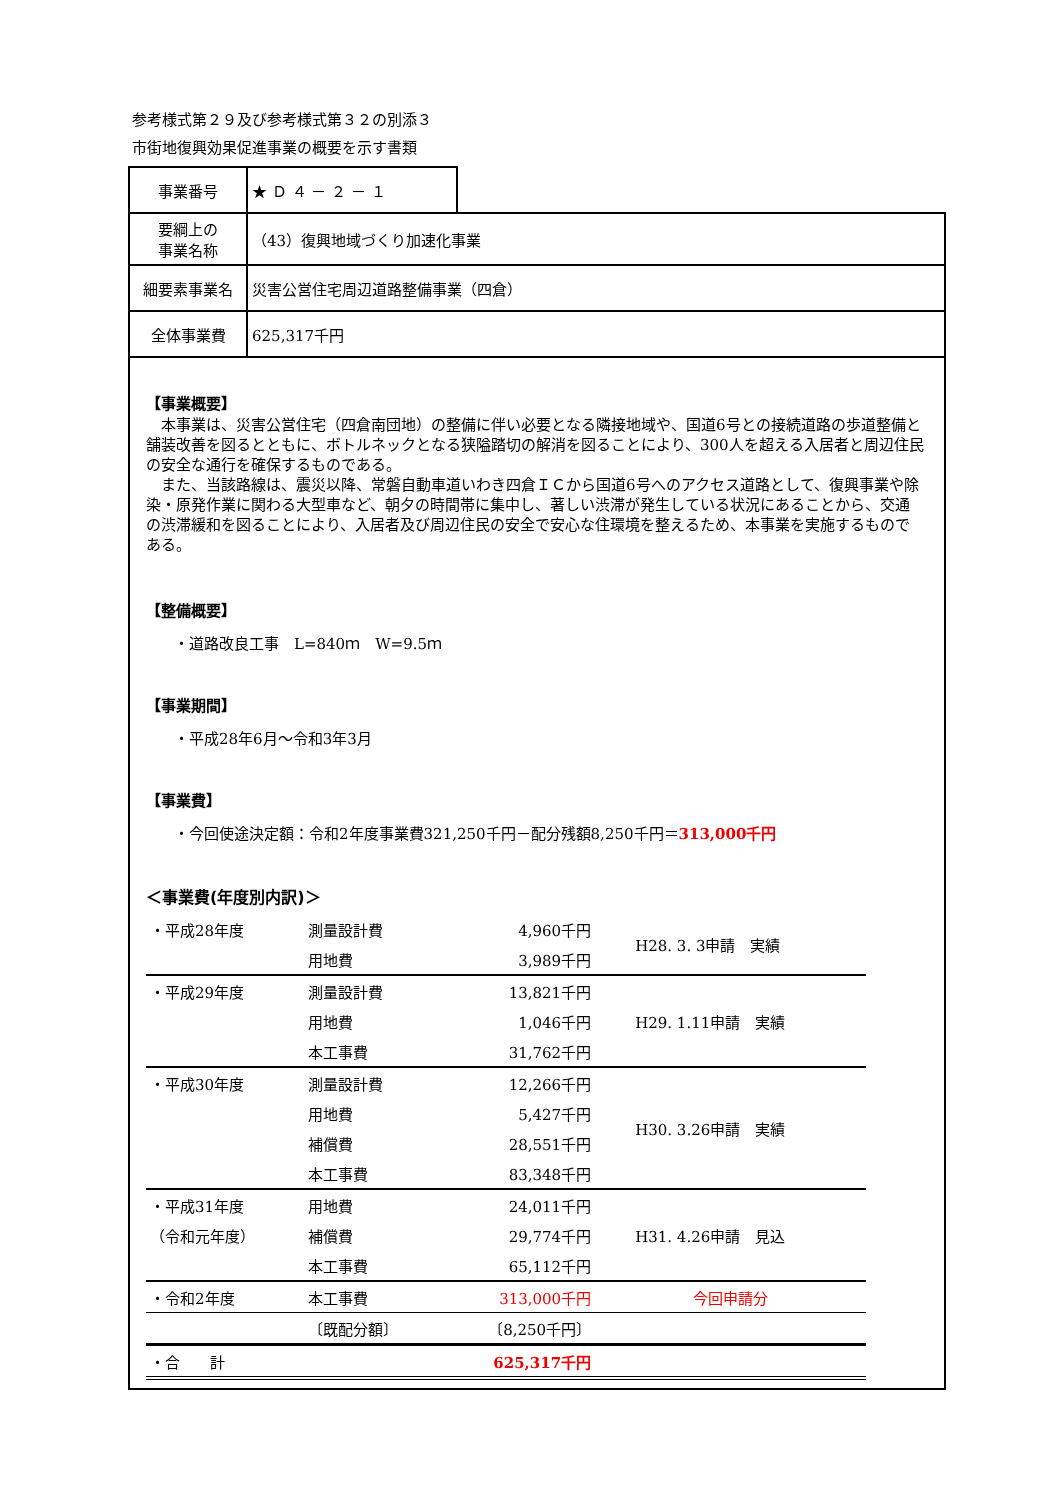参考様式第２９及び参考様式第３２の別添３
市街地復興効果促進事業の概要を示す書類
| 事業番号 | ★ Ｄ ４ － ２ － １ | |
| 要綱上の 事業名称 | （43）復興地域づくり加速化事業 | |
| 細要素事業名 | 災害公営住宅周辺道路整備事業（四倉） | |
| 全体事業費 | 625,317千円 | |
【事業概要】
　本事業は、災害公営住宅（四倉南団地）の整備に伴い必要となる隣接地域や、国道6号との接続道路の歩道整備と舗装改善を図るとともに、ボトルネックとなる狭隘踏切の解消を図ることにより、300人を超える入居者と周辺住民の安全な通行を確保するものである。
　また、当該路線は、震災以降、常磐自動車道いわき四倉ＩＣから国道6号へのアクセス道路として、復興事業や除染・原発作業に関わる大型車など、朝夕の時間帯に集中し、著しい渋滞が発生している状況にあることから、交通の渋滞緩和を図ることにより、入居者及び周辺住民の安全で安心な住環境を整えるため、本事業を実施するものである。
【整備概要】
・道路改良工事　L=840ｍ　W=9.5ｍ
【事業期間】
・平成28年6月～令和3年3月
【事業費】
・今回使途決定額：令和2年度事業費321,250千円－配分残額8,250千円＝313,000千円
＜事業費(年度別内訳)＞
| ・平成28年度 | 測量設計費 | 4,960千円 | H28. 3. 3申請 実績 |
| | 用地費 | 3,989千円 | |
| ・平成29年度 | 測量設計費 | 13,821千円 | H29. 1.11申請 実績 |
| | 用地費 | 1,046千円 | |
| | 本工事費 | 31,762千円 | |
| ・平成30年度 | 測量設計費 | 12,266千円 | H30. 3.26申請 実績 |
| | 用地費 | 5,427千円 | |
| | 補償費 | 28,551千円 | |
| | 本工事費 | 83,348千円 | |
| ・平成31年度 | 用地費 | 24,011千円 | H31. 4.26申請 見込 |
| （令和元年度） | 補償費 | 29,774千円 | |
| | 本工事費 | 65,112千円 | |
| ・令和2年度 | 本工事費 | 313,000千円 | 今回申請分 |
| | 〔既配分額〕 | 〔8,250千円〕 | |
| ・合 計 | | 625,317千円 | |